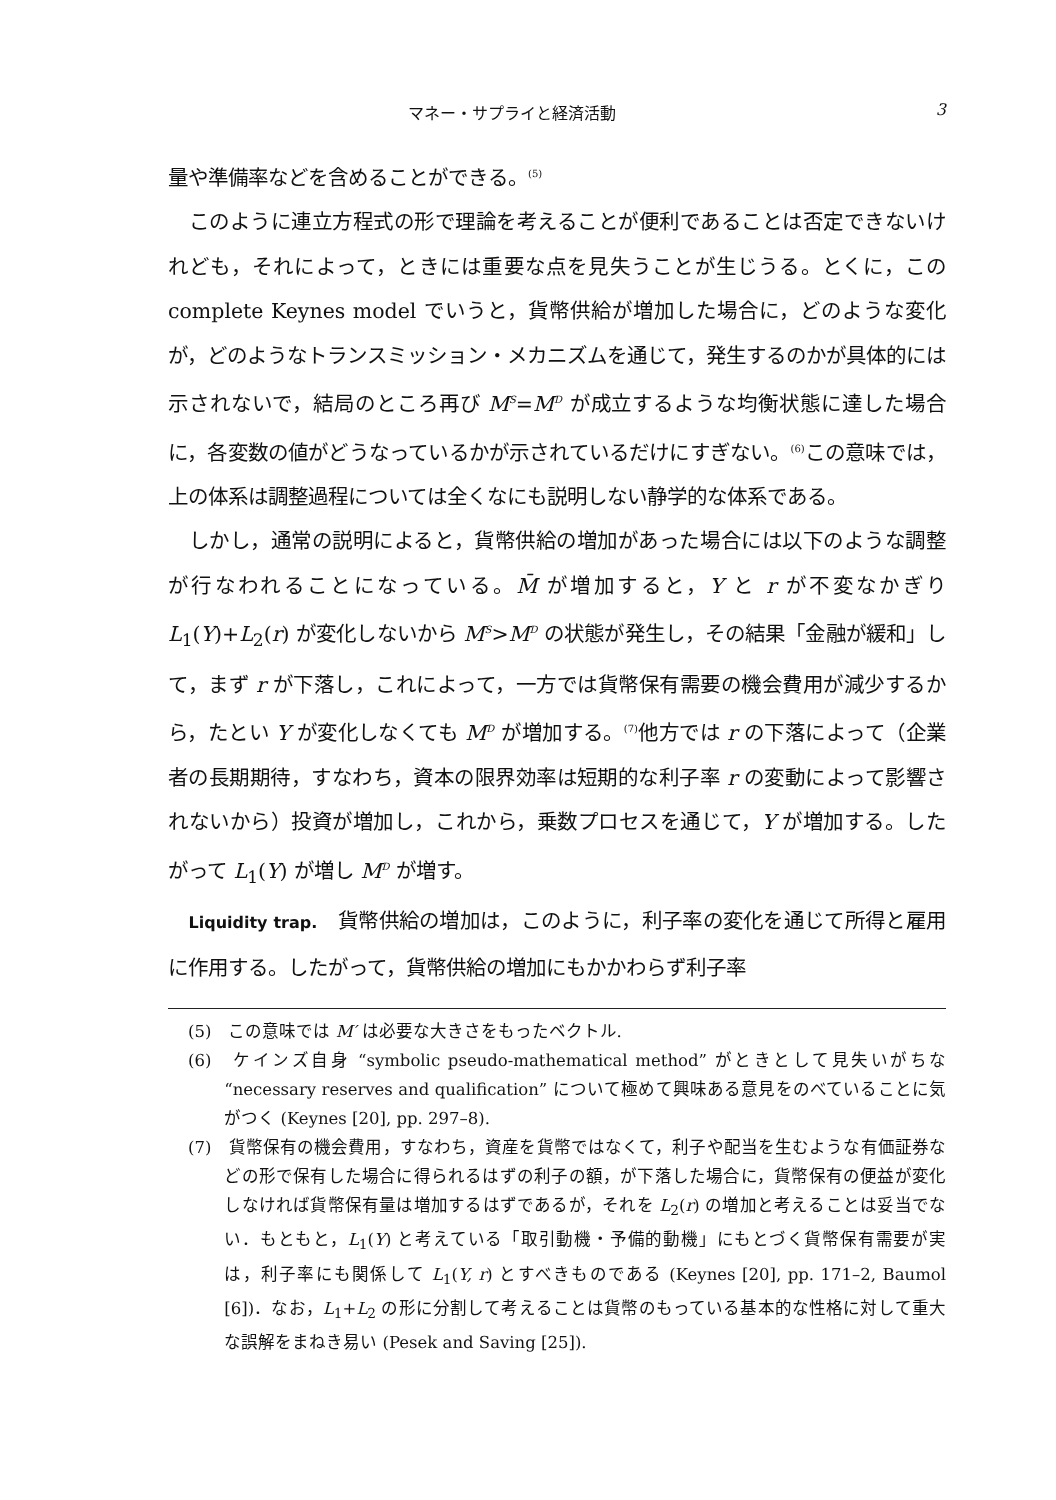マネー・サプライと経済活動 3
量や準備率などを含めることができる。<sup>(5)</sup>
このように連立方程式の形で理論を考えることが便利であることは否定できないけれども，それによって，ときには重要な点を見失うことが生じうる。とくに，この complete Keynes model でいうと，貨幣供給が増加した場合に，どのような変化が，どのようなトランスミッション・メカニズムを通じて，発生するのかが具体的には示されないで，結局のところ再び M<sup>S</sup>=M<sup>D</sup> が成立するような均衡状態に達した場合に，各変数の値がどうなっているかが示されているだけにすぎない。<sup>(6)</sup>この意味では，上の体系は調整過程については全くなにも説明しない静学的な体系である。
しかし，通常の説明によると，貨幣供給の増加があった場合には以下のような調整が行なわれることになっている。M̄ が増加すると，Y と r が不変なかぎり L<sub>1</sub>(Y)+L<sub>2</sub>(r) が変化しないから M<sup>S</sup>>M<sup>D</sup> の状態が発生し，その結果「金融が緩和」して，まず r が下落し，これによって，一方では貨幣保有需要の機会費用が減少するから，たとい Y が変化しなくても M<sup>D</sup> が増加する。<sup>(7)</sup>他方では r の下落によって（企業者の長期期待，すなわち，資本の限界効率は短期的な利子率 r の変動によって影響されないから）投資が増加し，これから，乗数プロセスを通じて，Y が増加する。したがって L<sub>1</sub>(Y) が増し M<sup>D</sup> が増す。
Liquidity trap.　貨幣供給の増加は，このように，利子率の変化を通じて所得と雇用に作用する。したがって，貨幣供給の増加にもかかわらず利子率
(5)　この意味では M′ は必要な大きさをもったベクトル.
(6)　ケインズ自身 “symbolic pseudo-mathematical method” がときとして見失いがちな “necessary reserves and qualification” について極めて興味ある意見をのべていることに気がつく (Keynes [20], pp. 297–8).
(7)　貨幣保有の機会費用，すなわち，資産を貨幣ではなくて，利子や配当を生むような有価証券などの形で保有した場合に得られるはずの利子の額，が下落した場合に，貨幣保有の便益が変化しなければ貨幣保有量は増加するはずであるが，それを L<sub>2</sub>(r) の増加と考えることは妥当でない．もともと，L<sub>1</sub>(Y) と考えている「取引動機・予備的動機」にもとづく貨幣保有需要が実は，利子率にも関係して L<sub>1</sub>(Y, r) とすべきものである (Keynes [20], pp. 171–2, Baumol [6])．なお，L<sub>1</sub>+L<sub>2</sub> の形に分割して考えることは貨幣のもっている基本的な性格に対して重大な誤解をまねき易い (Pesek and Saving [25]).